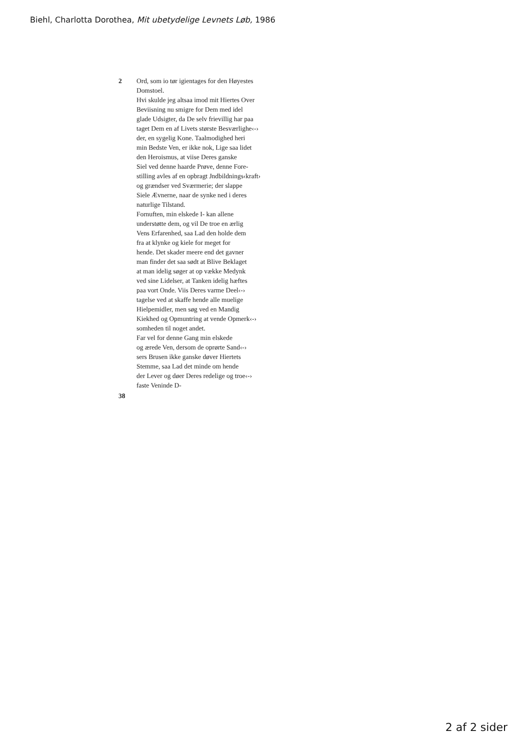Biehl, Charlotta Dorothea, Mit ubetydelige Levnets Løb, 1986
2 Ord, som io tør igientages for den Høyestes
Domstoel.
Hvi skulde jeg altsaa imod mit Hiertes Over
Beviisning nu smigre for Dem med idel
glade Udsigter, da De selv frievillig har paa
taget Dem en af Livets største Besværlighe‹-›
der, en sygelig Kone. Taalmodighed heri
min Bedste Ven, er ikke nok, Lige saa lidet
den Heroismus, at viise Deres ganske
Siel ved denne haarde Prøve, denne Fore-
stilling avles af en opbragt Jndbildnings‹kraft›
og grændser ved Sværmerie; der slappe
Siele Ævnerne, naar de synke ned i deres
naturlige Tilstand.
Fornuften, min elskede I- kan allene
understøtte dem, og vil De troe en ærlig
Vens Erfarenhed, saa Lad den holde dem
fra at klynke og kiele for meget for
hende. Det skader meere end det gavner
man finder det saa sødt at Blive Beklaget
at man idelig søger at op vække Medynk
ved sine Lidelser, at Tanken idelig hæftes
paa vort Onde. Viis Deres varme Deel‹-›
tagelse ved at skaffe hende alle muelige
Hielpemidler, men søg ved en Mandig
Kiekhed og Opmuntring at vende Opmerk‹-›
somheden til noget andet.
Far vel for denne Gang min elskede
og ærede Ven, dersom de oprørte Sand‹-›
sers Brusen ikke ganske døver Hiertets
Stemme, saa Lad det minde om hende
der Lever og døer Deres redelige og troe‹-›
faste Veninde D-
38
2 af 2 sider